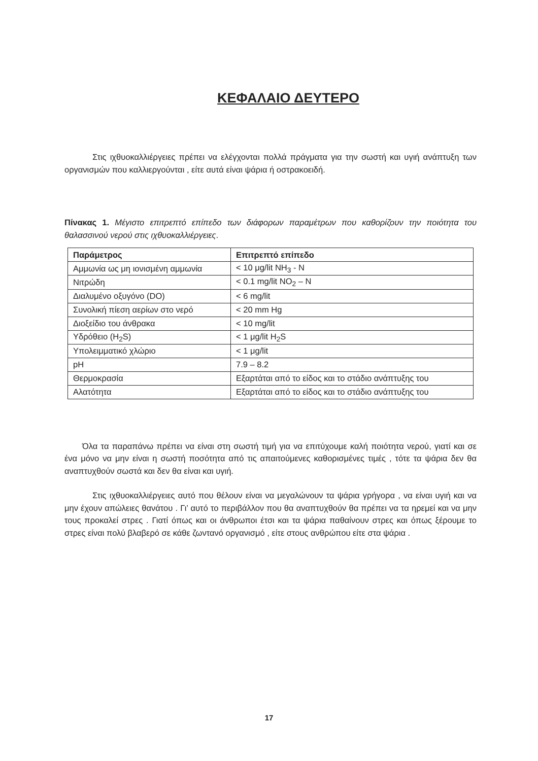ΚΕΦΑΛΑΙΟ ΔΕΥΤΕΡΟ
Στις ιχθυοκαλλιέργειες πρέπει να ελέγχονται πολλά πράγματα για την σωστή και υγιή ανάπτυξη των οργανισμών που καλλιεργούνται , είτε αυτά είναι ψάρια ή οστρακοειδή.
Πίνακας 1. Μέγιστο επιτρεπτό επίπεδο των διάφορων παραμέτρων που καθορίζουν την ποιότητα του θαλασσινού νερού στις ιχθυοκαλλιέργειες.
| Παράμετρος | Επιτρεπτό επίπεδο |
| --- | --- |
| Αμμωνία ως μη ιονισμένη αμμωνία | < 10 μg/lit NH<sub>3</sub> - N |
| Νιτρώδη | < 0.1 mg/lit NO<sub>2</sub> – N |
| Διαλυμένο οξυγόνο (DO) | < 6 mg/lit |
| Συνολική πίεση αερίων στο νερό | < 20 mm Hg |
| Διοξείδιο του άνθρακα | < 10 mg/lit |
| Υδρόθειο (H<sub>2</sub>S) | < 1 μg/lit H<sub>2</sub>S |
| Υπολειμματικό χλώριο | < 1 μg/lit |
| pH | 7.9 – 8.2 |
| Θερμοκρασία | Εξαρτάται από το είδος και το στάδιο ανάπτυξης του |
| Αλατότητα | Εξαρτάται από το είδος και το στάδιο ανάπτυξης του |
Όλα τα παραπάνω πρέπει να είναι στη σωστή τιμή για να επιτύχουμε καλή ποιότητα νερού, γιατί και σε ένα μόνο να μην είναι η σωστή ποσότητα από τις απαιτούμενες καθορισμένες τιμές , τότε τα ψάρια δεν θα αναπτυχθούν σωστά και δεν θα είναι και υγιή.
Στις ιχθυοκαλλιέργειες αυτό που θέλουν είναι να μεγαλώνουν τα ψάρια γρήγορα , να είναι υγιή και να μην έχουν απώλειες θανάτου . Γι’ αυτό το περιβάλλον που θα αναπτυχθούν θα πρέπει να τα ηρεμεί και να μην τους προκαλεί στρες . Γιατί όπως και οι άνθρωποι έτσι και τα ψάρια παθαίνουν στρες και όπως ξέρουμε το στρες είναι πολύ βλαβερό σε κάθε ζωντανό οργανισμό , είτε στους ανθρώπου είτε στα ψάρια .
17